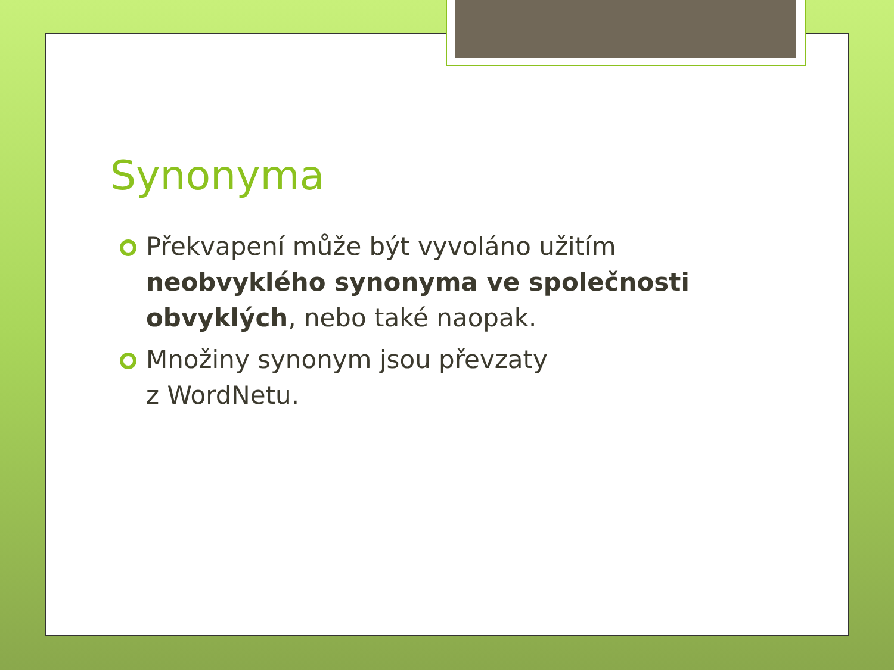Synonyma
Překvapení může být vyvoláno užitím neobvyklého synonyma ve společnosti obvyklých, nebo také naopak.
Množiny synonym jsou převzaty
z WordNetu.